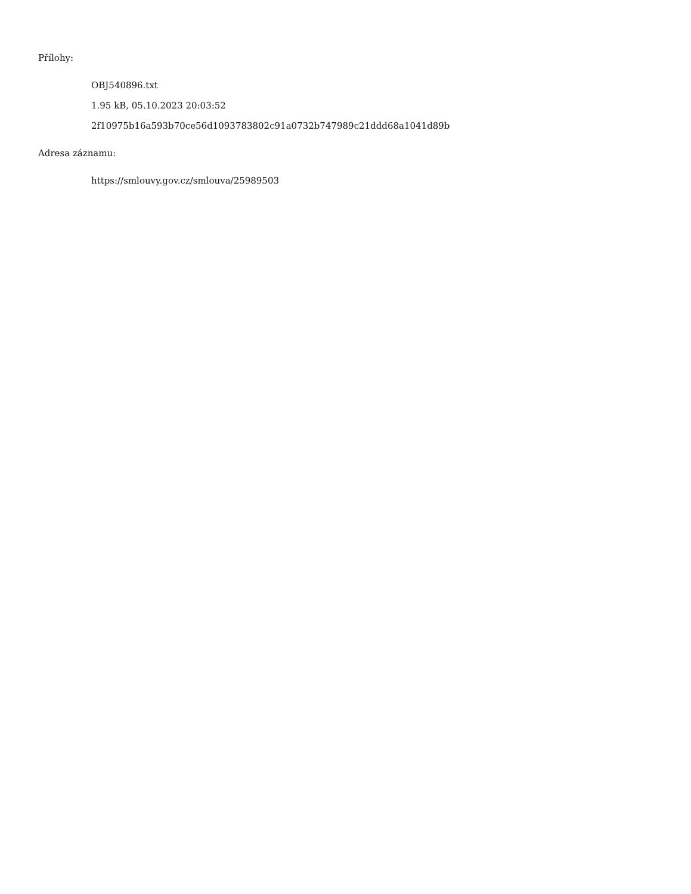Přílohy:
OBJ540896.txt
1.95 kB, 05.10.2023 20:03:52
2f10975b16a593b70ce56d1093783802c91a0732b747989c21ddd68a1041d89b
Adresa záznamu:
https://smlouvy.gov.cz/smlouva/25989503